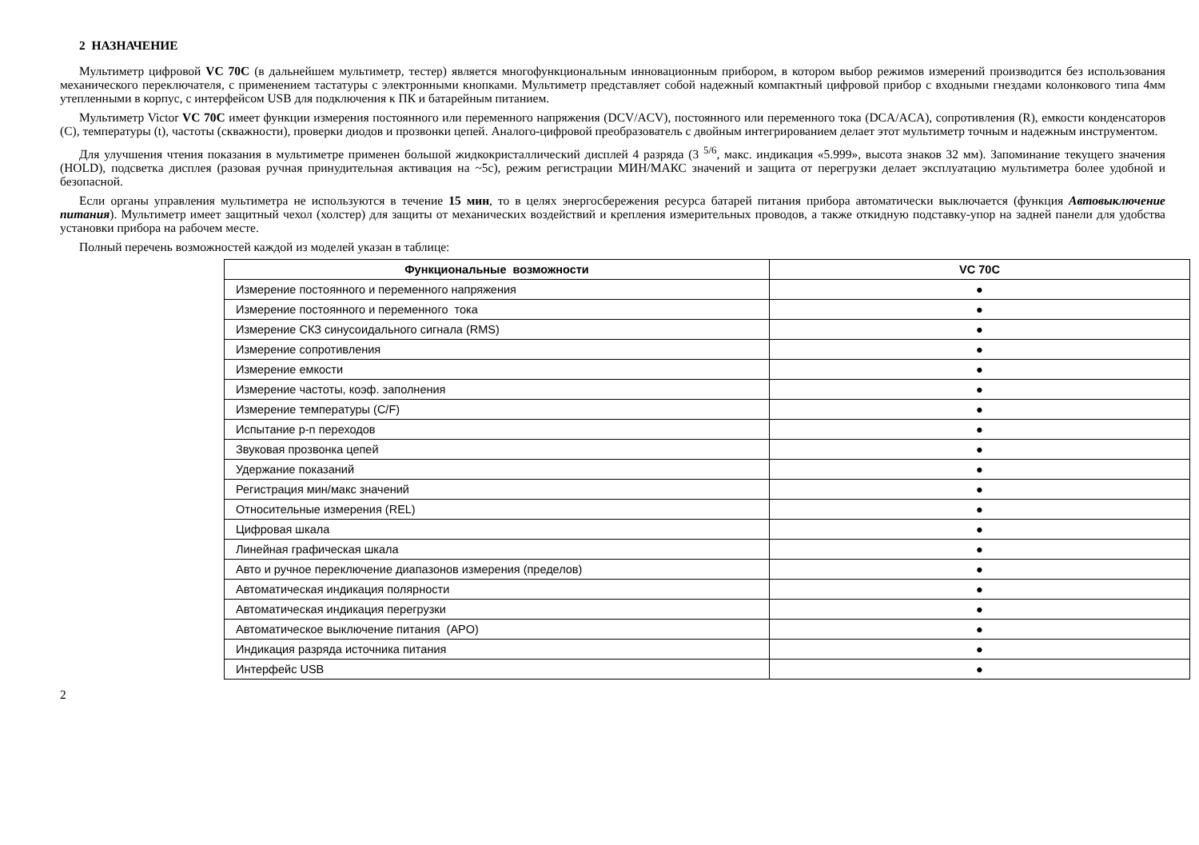2 НАЗНАЧЕНИЕ
Мультиметр цифровой VC 70C (в дальнейшем мультиметр, тестер) является многофункциональным инновационным прибором, в котором выбор режимов измерений производится без использования механического переключателя, с применением тастатуры с электронными кнопками. Мультиметр представляет собой надежный компактный цифровой прибор с входными гнездами колонкового типа 4мм утепленными в корпус, с интерфейсом USB для подключения к ПК и батарейным питанием.
Мультиметр Victor VC 70C имеет функции измерения постоянного или переменного напряжения (DCV/ACV), постоянного или переменного тока (DCA/ACA), сопротивления (R), емкости конденсаторов (C), температуры (t), частоты (скважности), проверки диодов и прозвонки цепей. Аналого-цифровой преобразователь с двойным интегрированием делает этот мультиметр точным и надежным инструментом.
Для улучшения чтения показания в мультиметре применен большой жидкокристаллический дисплей 4 разряда (3 <sup>5/6</sup>, макс. индикация «5.999», высота знаков 32 мм). Запоминание текущего значения (HOLD), подсветка дисплея (разовая ручная принудительная активация на ~5с), режим регистрации МИН/МАКС значений и защита от перегрузки делает эксплуатацию мультиметра более удобной и безопасной.
Если органы управления мультиметра не используются в течение 15 мин, то в целях энергосбережения ресурса батарей питания прибора автоматически выключается (функция Автовыключение питания). Мультиметр имеет защитный чехол (холстер) для защиты от механических воздействий и крепления измерительных проводов, а также откидную подставку-упор на задней панели для удобства установки прибора на рабочем месте.
Полный перечень возможностей каждой из моделей указан в таблице:
| Функциональные возможности | VC 70C |
| --- | --- |
| Измерение постоянного и переменного напряжения | ● |
| Измерение постоянного и переменного тока | ● |
| Измерение СКЗ синусоидального сигнала (RMS) | ● |
| Измерение сопротивления | ● |
| Измерение емкости | ● |
| Измерение частоты, коэф. заполнения | ● |
| Измерение температуры (C/F) | ● |
| Испытание p-n переходов | ● |
| Звуковая прозвонка цепей | ● |
| Удержание показаний | ● |
| Регистрация мин/макс значений | ● |
| Относительные измерения (REL) | ● |
| Цифровая шкала | ● |
| Линейная графическая шкала | ● |
| Авто и ручное переключение диапазонов измерения (пределов) | ● |
| Автоматическая индикация полярности | ● |
| Автоматическая индикация перегрузки | ● |
| Автоматическое выключение питания (APO) | ● |
| Индикация разряда источника питания | ● |
| Интерфейс USB | ● |
2